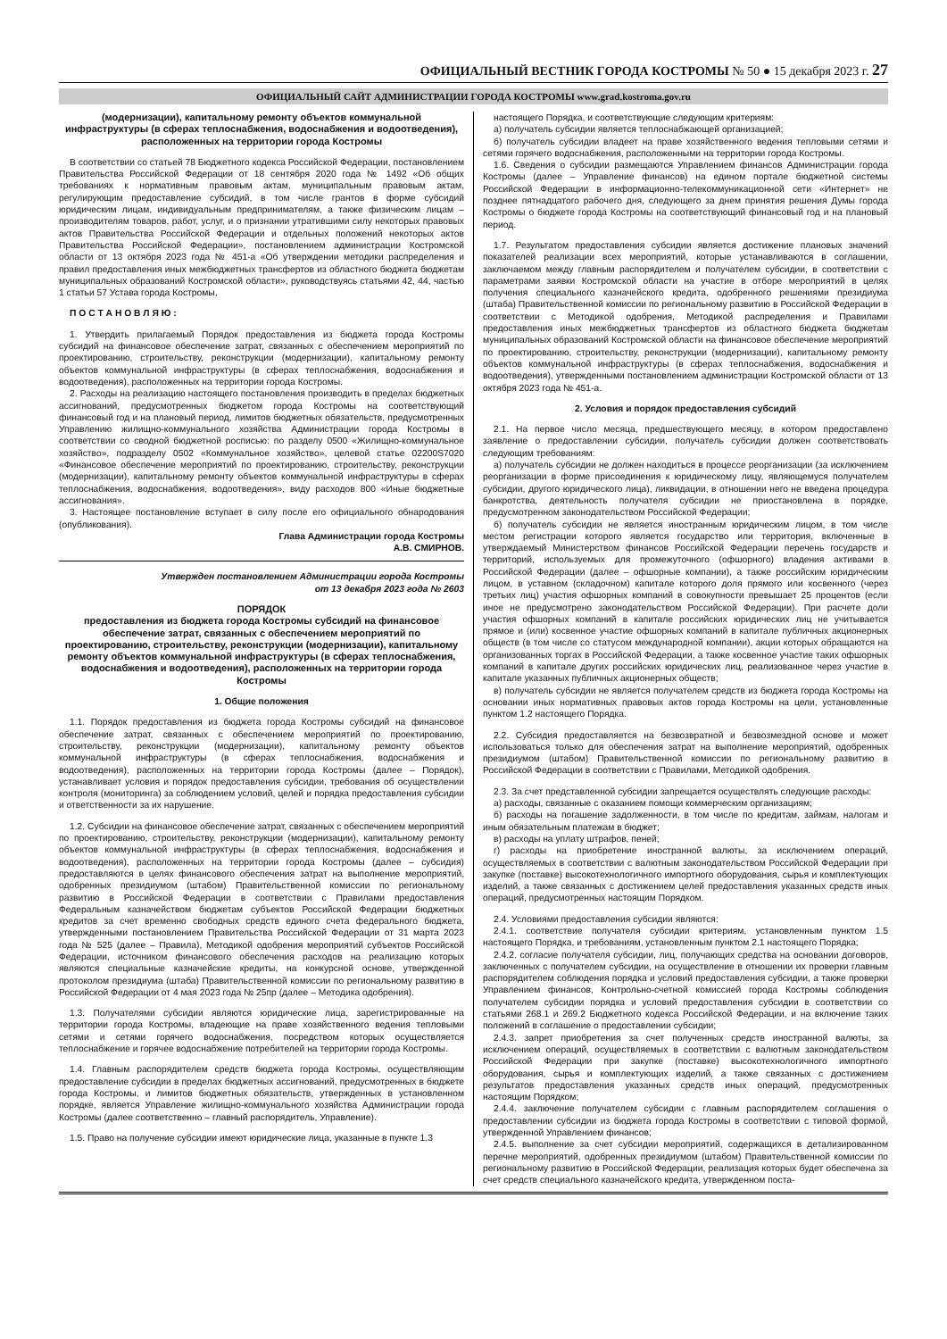ОФИЦИАЛЬНЫЙ ВЕСТНИК ГОРОДА КОСТРОМЫ № 50 ● 15 декабря 2023 г. 27
ОФИЦИАЛЬНЫЙ САЙТ АДМИНИСТРАЦИИ ГОРОДА КОСТРОМЫ www.grad.kostroma.gov.ru
(модернизации), капитальному ремонту объектов коммунальной инфраструктуры (в сферах теплоснабжения, водоснабжения и водоотведения), расположенных на территории города Костромы
В соответствии со статьей 78 Бюджетного кодекса Российской Федерации, постановлением Правительства Российской Федерации от 18 сентября 2020 года № 1492 «Об общих требованиях к нормативным правовым актам, муниципальным правовым актам, регулирующим предоставление субсидий, в том числе грантов в форме субсидий юридическим лицам, индивидуальным предпринимателям, а также физическим лицам – производителям товаров, работ, услуг, и о признании утратившими силу некоторых правовых актов Правительства Российской Федерации и отдельных положений некоторых актов Правительства Российской Федерации», постановлением администрации Костромской области от 13 октября 2023 года № 451-а «Об утверждении методики распределения и правил предоставления иных межбюджетных трансфертов из областного бюджета бюджетам муниципальных образований Костромской области», руководствуясь статьями 42, 44, частью 1 статьи 57 Устава города Костромы,
П О С Т А Н О В Л Я Ю :
1. Утвердить прилагаемый Порядок предоставления из бюджета города Костромы субсидий на финансовое обеспечение затрат, связанных с обеспечением мероприятий по проектированию, строительству, реконструкции (модернизации), капитальному ремонту объектов коммунальной инфраструктуры (в сферах теплоснабжения, водоснабжения и водоотведения), расположенных на территории города Костромы.
2. Расходы на реализацию настоящего постановления производить в пределах бюджетных ассигнований, предусмотренных бюджетом города Костромы на соответствующий финансовый год и на плановый период, лимитов бюджетных обязательств, предусмотренных Управлению жилищно-коммунального хозяйства Администрации города Костромы в соответствии со сводной бюджетной росписью: по разделу 0500 «Жилищно-коммунальное хозяйство», подразделу 0502 «Коммунальное хозяйство», целевой статье 02200S7020 «Финансовое обеспечение мероприятий по проектированию, строительству, реконструкции (модернизации), капитальному ремонту объектов коммунальной инфраструктуры в сферах теплоснабжения, водоснабжения, водоотведения», виду расходов 800 «Иные бюджетные ассигнования».
3. Настоящее постановление вступает в силу после его официального обнародования (опубликования).
Глава Администрации города Костромы
А.В. СМИРНОВ.
Утвержден постановлением Администрации города Костромы
от 13 декабря 2023 года № 2603
ПОРЯДОК
предоставления из бюджета города Костромы субсидий на финансовое обеспечение затрат, связанных с обеспечением мероприятий по проектированию, строительству, реконструкции (модернизации), капитальному ремонту объектов коммунальной инфраструктуры (в сферах теплоснабжения, водоснабжения и водоотведения), расположенных на территории города Костромы
1. Общие положения
1.1. Порядок предоставления из бюджета города Костромы субсидий на финансовое обеспечение затрат, связанных с обеспечением мероприятий по проектированию, строительству, реконструкции (модернизации), капитальному ремонту объектов коммунальной инфраструктуры (в сферах теплоснабжения, водоснабжения и водоотведения), расположенных на территории города Костромы (далее – Порядок), устанавливает условия и порядок предоставления субсидии, требования об осуществлении контроля (мониторинга) за соблюдением условий, целей и порядка предоставления субсидии и ответственности за их нарушение.
1.2. Субсидии на финансовое обеспечение затрат, связанных с обеспечением мероприятий по проектированию, строительству, реконструкции (модернизации), капитальному ремонту объектов коммунальной инфраструктуры (в сферах теплоснабжения, водоснабжения и водоотведения), расположенных на территории города Костромы (далее – субсидия) предоставляются в целях финансового обеспечения затрат на выполнение мероприятий, одобренных президиумом (штабом) Правительственной комиссии по региональному развитию в Российской Федерации в соответствии с Правилами предоставления Федеральным казначейством бюджетам субъектов Российской Федерации бюджетных кредитов за счет временно свободных средств единого счета федерального бюджета, утвержденными постановлением Правительства Российской Федерации от 31 марта 2023 года № 525 (далее – Правила), Методикой одобрения мероприятий субъектов Российской Федерации, источником финансового обеспечения расходов на реализацию которых являются специальные казначейские кредиты, на конкурсной основе, утвержденной протоколом президиума (штаба) Правительственной комиссии по региональному развитию в Российской Федерации от 4 мая 2023 года № 25пр (далее – Методика одобрения).
1.3. Получателями субсидии являются юридические лица, зарегистрированные на территории города Костромы, владеющие на праве хозяйственного ведения тепловыми сетями и сетями горячего водоснабжения, посредством которых осуществляется теплоснабжение и горячее водоснабжение потребителей на территории города Костромы.
1.4. Главным распорядителем средств бюджета города Костромы, осуществляющим предоставление субсидии в пределах бюджетных ассигнований, предусмотренных в бюджете города Костромы, и лимитов бюджетных обязательств, утвержденных в установленном порядке, является Управление жилищно-коммунального хозяйства Администрации города Костромы (далее соответственно – главный распорядитель, Управление).
1.5. Право на получение субсидии имеют юридические лица, указанные в пункте 1.3
настоящего Порядка, и соответствующие следующим критериям:
а) получатель субсидии является теплоснабжающей организацией;
б) получатель субсидии владеет на праве хозяйственного ведения тепловыми сетями и сетями горячего водоснабжения, расположенными на территории города Костромы.
1.6. Сведения о субсидии размещаются Управлением финансов Администрации города Костромы (далее – Управление финансов) на едином портале бюджетной системы Российской Федерации в информационно-телекоммуникационной сети «Интернет» не позднее пятнадцатого рабочего дня, следующего за днем принятия решения Думы города Костромы о бюджете города Костромы на соответствующий финансовый год и на плановый период.
1.7. Результатом предоставления субсидии является достижение плановых значений показателей реализации всех мероприятий, которые устанавливаются в соглашении, заключаемом между главным распорядителем и получателем субсидии, в соответствии с параметрами заявки Костромской области на участие в отборе мероприятий в целях получения специального казначейского кредита, одобренного решениями президиума (штаба) Правительственной комиссии по региональному развитию в Российской Федерации в соответствии с Методикой одобрения, Методикой распределения и Правилами предоставления иных межбюджетных трансфертов из областного бюджета бюджетам муниципальных образований Костромской области на финансовое обеспечение мероприятий по проектированию, строительству, реконструкции (модернизации), капитальному ремонту объектов коммунальной инфраструктуры (в сферах теплоснабжения, водоснабжения и водоотведения), утвержденными постановлением администрации Костромской области от 13 октября 2023 года № 451-а.
2. Условия и порядок предоставления субсидий
2.1. На первое число месяца, предшествующего месяцу, в котором предоставлено заявление о предоставлении субсидии, получатель субсидии должен соответствовать следующим требованиям:
а) получатель субсидии не должен находиться в процессе реорганизации (за исключением реорганизации в форме присоединения к юридическому лицу, являющемуся получателем субсидии, другого юридического лица), ликвидации, в отношении него не введена процедура банкротства, деятельность получателя субсидии не приостановлена в порядке, предусмотренном законодательством Российской Федерации;
б) получатель субсидии не является иностранным юридическим лицом, в том числе местом регистрации которого является государство или территория, включенные в утверждаемый Министерством финансов Российской Федерации перечень государств и территорий, используемых для промежуточного (офшорного) владения активами в Российской Федерации (далее – офшорные компании), а также российским юридическим лицом, в уставном (складочном) капитале которого доля прямого или косвенного (через третьих лиц) участия офшорных компаний в совокупности превышает 25 процентов (если иное не предусмотрено законодательством Российской Федерации). При расчете доли участия офшорных компаний в капитале российских юридических лиц не учитывается прямое и (или) косвенное участие офшорных компаний в капитале публичных акционерных обществ (в том числе со статусом международной компании), акции которых обращаются на организованных торгах в Российской Федерации, а также косвенное участие таких офшорных компаний в капитале других российских юридических лиц, реализованное через участие в капитале указанных публичных акционерных обществ;
в) получатель субсидии не является получателем средств из бюджета города Костромы на основании иных нормативных правовых актов города Костромы на цели, установленные пунктом 1.2 настоящего Порядка.
2.2. Субсидия предоставляется на безвозвратной и безвозмездной основе и может использоваться только для обеспечения затрат на выполнение мероприятий, одобренных президиумом (штабом) Правительственной комиссии по региональному развитию в Российской Федерации в соответствии с Правилами, Методикой одобрения.
2.3. За счет представленной субсидии запрещается осуществлять следующие расходы:
а) расходы, связанные с оказанием помощи коммерческим организациям;
б) расходы на погашение задолженности, в том числе по кредитам, займам, налогам и иным обязательным платежам в бюджет;
в) расходы на уплату штрафов, пеней;
г) расходы на приобретение иностранной валюты, за исключением операций, осуществляемых в соответствии с валютным законодательством Российской Федерации при закупке (поставке) высокотехнологичного импортного оборудования, сырья и комплектующих изделий, а также связанных с достижением целей предоставления указанных средств иных операций, предусмотренных настоящим Порядком.
2.4. Условиями предоставления субсидии являются:
2.4.1. соответствие получателя субсидии критериям, установленным пунктом 1.5 настоящего Порядка, и требованиям, установленным пунктом 2.1 настоящего Порядка;
2.4.2. согласие получателя субсидии, лиц, получающих средства на основании договоров, заключенных с получателем субсидии, на осуществление в отношении их проверки главным распорядителем соблюдения порядка и условий предоставления субсидии, а также проверки Управлением финансов, Контрольно-счетной комиссией города Костромы соблюдения получателем субсидии порядка и условий предоставления субсидии в соответствии со статьями 268.1 и 269.2 Бюджетного кодекса Российской Федерации, и на включение таких положений в соглашение о предоставлении субсидии;
2.4.3. запрет приобретения за счет полученных средств иностранной валюты, за исключением операций, осуществляемых в соответствии с валютным законодательством Российской Федерации при закупке (поставке) высокотехнологичного импортного оборудования, сырья и комплектующих изделий, а также связанных с достижением результатов предоставления указанных средств иных операций, предусмотренных настоящим Порядком;
2.4.4. заключение получателем субсидии с главным распорядителем соглашения о предоставлении субсидии из бюджета города Костромы в соответствии с типовой формой, утвержденной Управлением финансов;
2.4.5. выполнение за счет субсидии мероприятий, содержащихся в детализированном перечне мероприятий, одобренных президиумом (штабом) Правительственной комиссии по региональному развитию в Российской Федерации, реализация которых будет обеспечена за счет средств специального казначейского кредита, утвержденном поста-